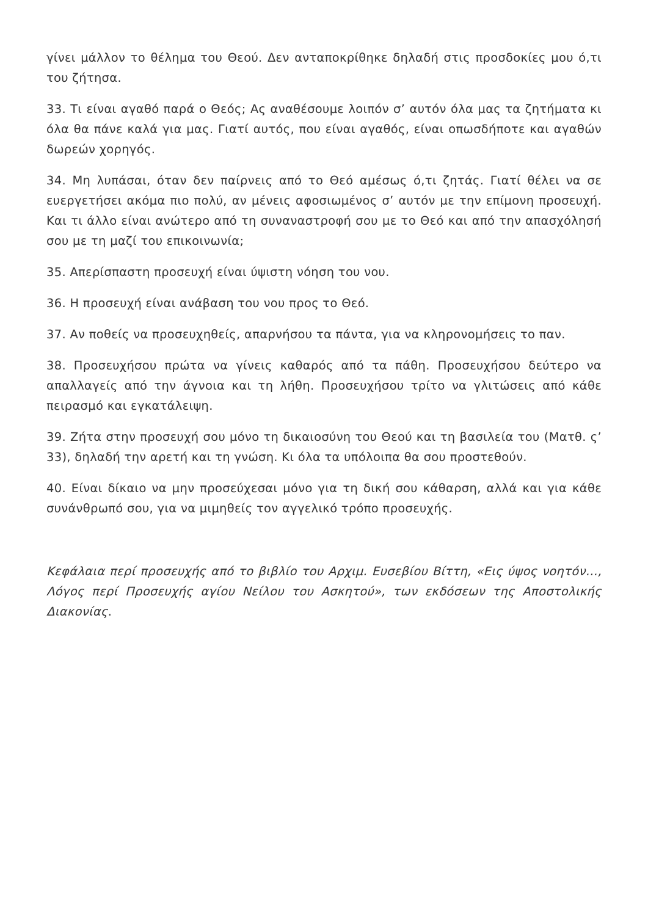γίνει μάλλον το θέλημα του Θεού. Δεν ανταποκρίθηκε δηλαδή στις προσδοκίες μου ό,τι του ζήτησα.
33. Τι είναι αγαθό παρά ο Θεός; Ας αναθέσουμε λοιπόν σ’ αυτόν όλα μας τα ζητήματα κι όλα θα πάνε καλά για μας. Γιατί αυτός, που είναι αγαθός, είναι οπωσδήποτε και αγαθών δωρεών χορηγός.
34. Μη λυπάσαι, όταν δεν παίρνεις από το Θεό αμέσως ό,τι ζητάς. Γιατί θέλει να σε ευεργετήσει ακόμα πιο πολύ, αν μένεις αφοσιωμένος σ’ αυτόν με την επίμονη προσευχή. Και τι άλλο είναι ανώτερο από τη συναναστροφή σου με το Θεό και από την απασχόλησή σου με τη μαζί του επικοινωνία;
35. Απερίσπαστη προσευχή είναι ύψιστη νόηση του νου.
36. Η προσευχή είναι ανάβαση του νου προς το Θεό.
37. Αν ποθείς να προσευχηθείς, απαρνήσου τα πάντα, για να κληρονομήσεις το παν.
38. Προσευχήσου πρώτα να γίνεις καθαρός από τα πάθη. Προσευχήσου δεύτερο να απαλλαγείς από την άγνοια και τη λήθη. Προσευχήσου τρίτο να γλιτώσεις από κάθε πειρασμό και εγκατάλειψη.
39. Ζήτα στην προσευχή σου μόνο τη δικαιοσύνη του Θεού και τη βασιλεία του (Ματθ. ς’ 33), δηλαδή την αρετή και τη γνώση. Κι όλα τα υπόλοιπα θα σου προστεθούν.
40. Είναι δίκαιο να μην προσεύχεσαι μόνο για τη δική σου κάθαρση, αλλά και για κάθε συνάνθρωπό σου, για να μιμηθείς τον αγγελικό τρόπο προσευχής.
Κεφάλαια περί προσευχής από το βιβλίο του Αρχιμ. Ευσεβίου Βίττη, «Εις ύψος νοητόν…, Λόγος περί Προσευχής αγίου Νείλου του Ασκητού», των εκδόσεων της Αποστολικής Διακονίας.